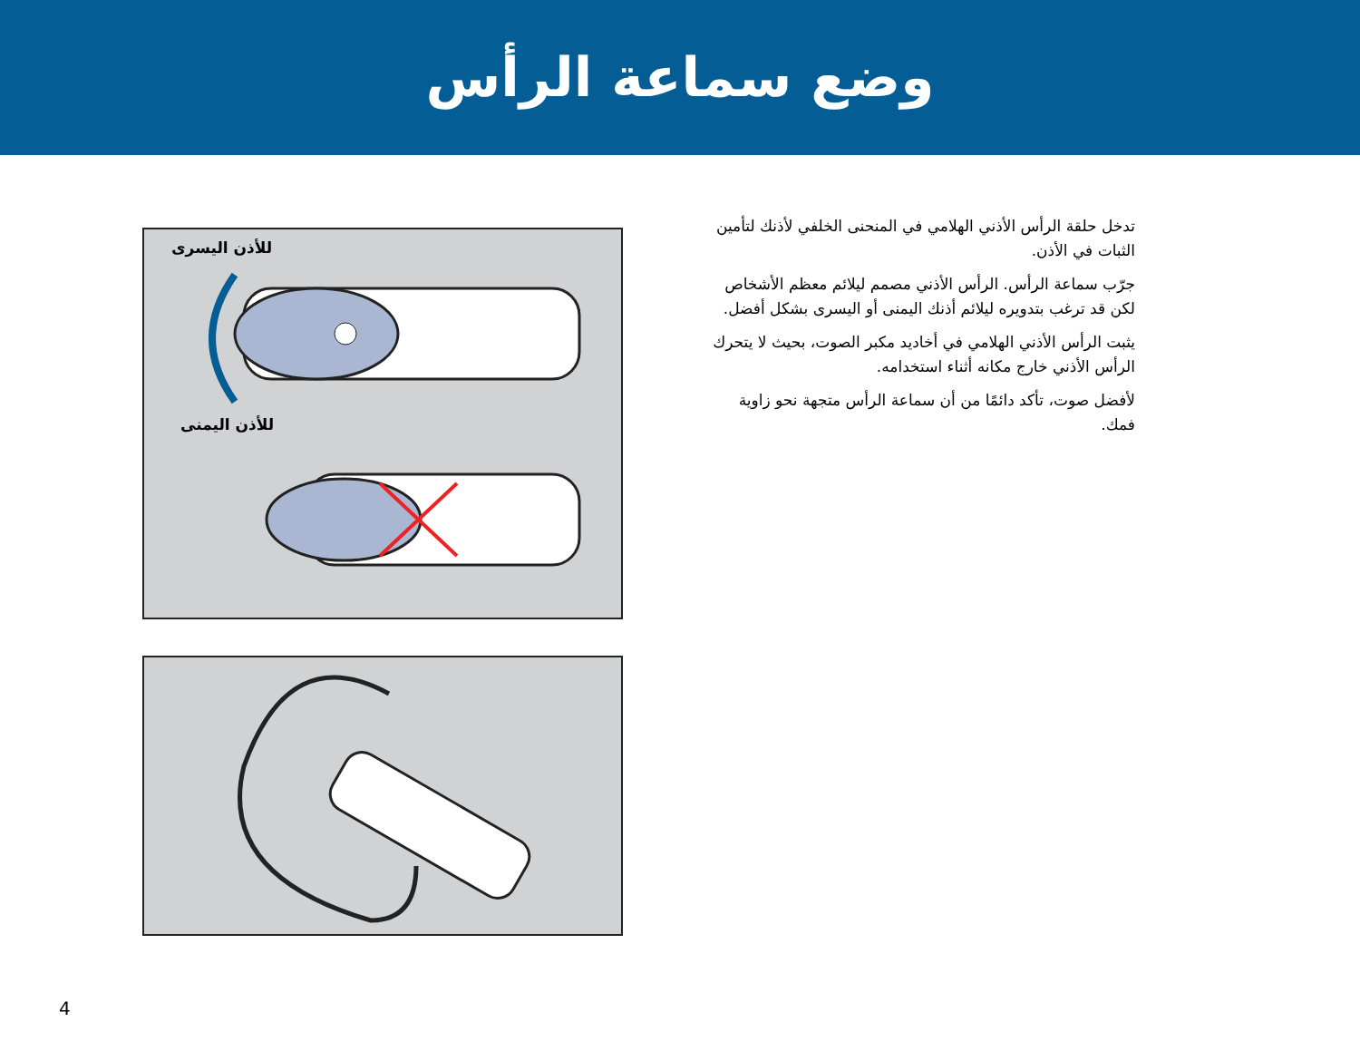وضع سماعة الرأس
تدخل حلقة الرأس الأذني الهلامي في المنحنى الخلفي لأذنك لتأمين الثبات في الأذن.
جرّب سماعة الرأس. الرأس الأذني مصمم ليلائم معظم الأشخاص لكن قد ترغب بتدويره ليلائم أذنك اليمنى أو اليسرى بشكل أفضل.
يثبت الرأس الأذني الهلامي في أخاديد مكبر الصوت، بحيث لا يتحرك الرأس الأذني خارج مكانه أثناء استخدامه.
لأفضل صوت، تأكد دائمًا من أن سماعة الرأس متجهة نحو زاوية فمك.
للأذن اليسرى
للأذن اليمنى
4